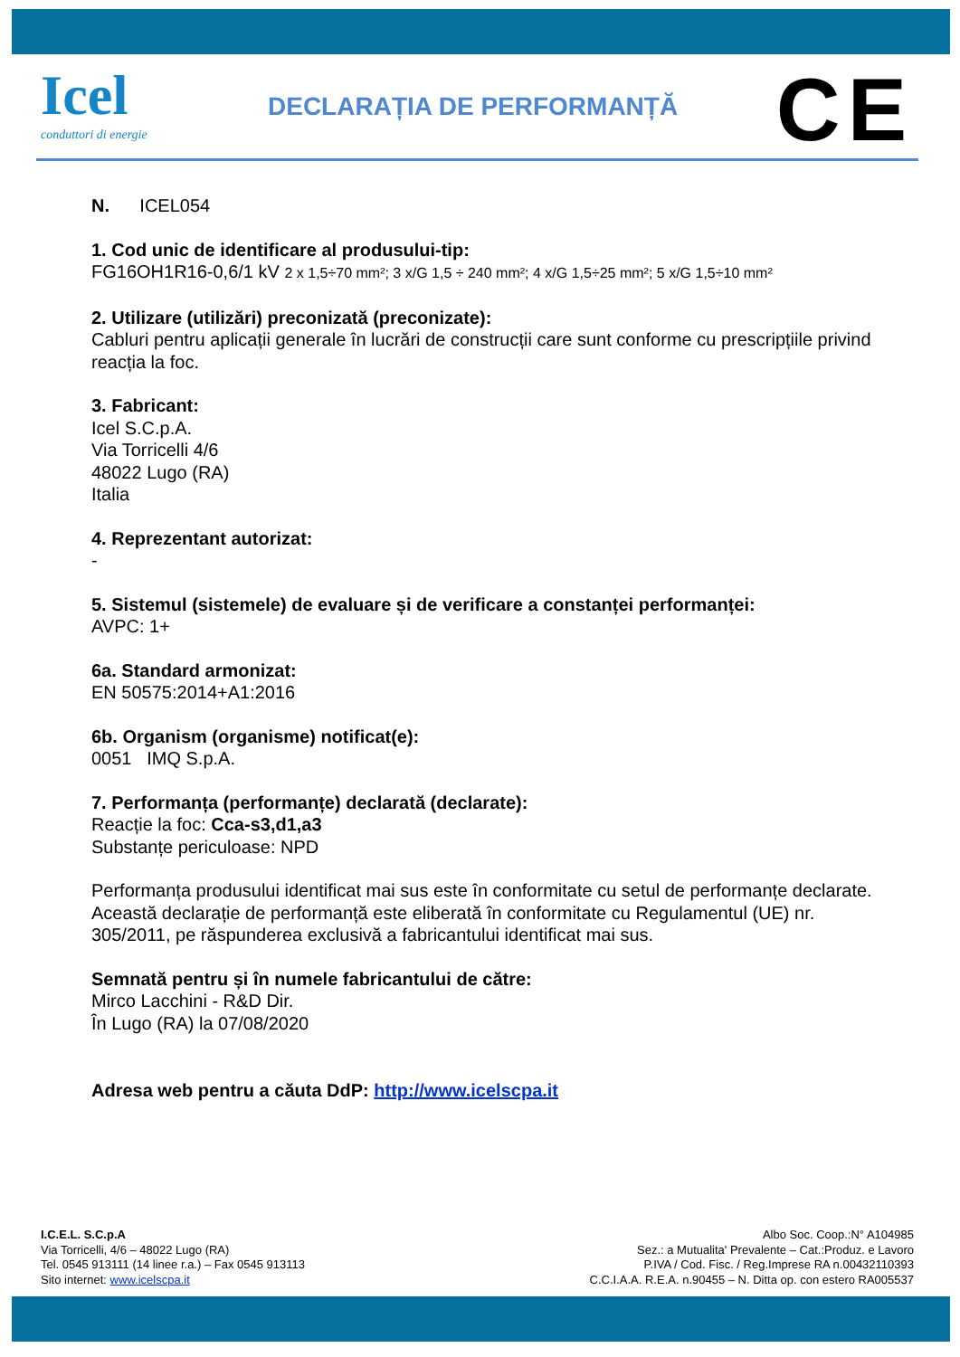Icel
conduttori di energie
DECLARAȚIA DE PERFORMANȚĂ CE
N. ICEL054
1. Cod unic de identificare al produsului-tip:
FG16OH1R16-0,6/1 kV 2 x 1,5÷70 mm²; 3 x/G 1,5 ÷ 240 mm²; 4 x/G 1,5÷25 mm²; 5 x/G 1,5÷10 mm²
2. Utilizare (utilizări) preconizată (preconizate):
Cabluri pentru aplicații generale în lucrări de construcții care sunt conforme cu prescripțiile privind reacția la foc.
3. Fabricant:
Icel S.C.p.A.
Via Torricelli 4/6
48022 Lugo (RA)
Italia
4. Reprezentant autorizat:
-
5. Sistemul (sistemele) de evaluare și de verificare a constanței performanței:
AVPC: 1+
6a. Standard armonizat:
EN 50575:2014+A1:2016
6b. Organism (organisme) notificat(e):
0051 IMQ S.p.A.
7. Performanța (performanțe) declarată (declarate):
Reacție la foc: Cca-s3,d1,a3
Substanțe periculoase: NPD
Performanța produsului identificat mai sus este în conformitate cu setul de performanțe declarate. Această declarație de performanță este eliberată în conformitate cu Regulamentul (UE) nr. 305/2011, pe răspunderea exclusivă a fabricantului identificat mai sus.
Semnată pentru și în numele fabricantului de către:
Mirco Lacchini - R&D Dir.
În Lugo (RA) la 07/08/2020
Adresa web pentru a căuta DdP: http://www.icelscpa.it
I.C.E.L. S.C.p.A
Via Torricelli, 4/6 – 48022 Lugo (RA)
Tel. 0545 913111 (14 linee r.a.) – Fax 0545 913113
Sito internet: www.icelscpa.it
Albo Soc. Coop.:N° A104985
Sez.: a Mutualita' Prevalente – Cat.:Produz. e Lavoro
P.IVA / Cod. Fisc. / Reg.Imprese RA n.00432110393
C.C.I.A.A. R.E.A. n.90455 – N. Ditta op. con estero RA005537